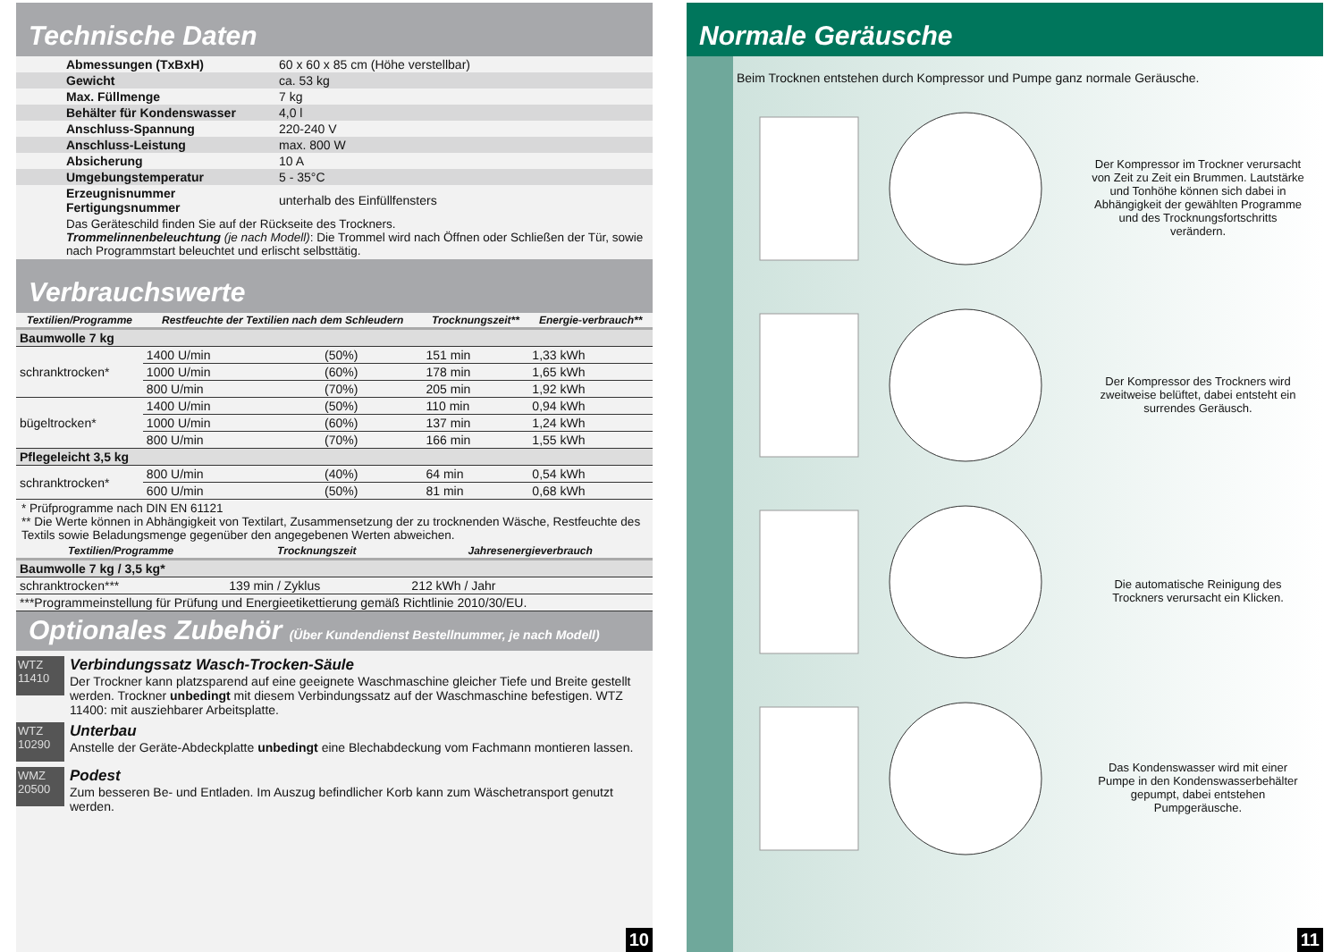Technische Daten
| Abmessungen (TxBxH) | 60 x 60 x 85 cm (Höhe verstellbar) |
| Gewicht | ca. 53 kg |
| Max. Füllmenge | 7 kg |
| Behälter für Kondenswasser | 4,0 l |
| Anschluss-Spannung | 220-240 V |
| Anschluss-Leistung | max. 800 W |
| Absicherung | 10 A |
| Umgebungstemperatur | 5 - 35°C |
| Erzeugnisnummer Fertigungsnummer | unterhalb des Einfüllfensters |
Das Geräteschild finden Sie auf der Rückseite des Trockners.
Trommelinnenbeleuchtung (je nach Modell): Die Trommel wird nach Öffnen oder Schließen der Tür, sowie nach Programmstart beleuchtet und erlischt selbsttätig.
Verbrauchswerte
| Textilien/Programme | Restfeuchte der Textilien nach dem Schleudern | | Trocknungszeit** | Energie-verbrauch** |
| --- | --- | --- | --- | --- |
| Baumwolle 7 kg | | | | |
| schranktrocken* | 1400 U/min | (50%) | 151 min | 1,33 kWh |
| | 1000 U/min | (60%) | 178 min | 1,65 kWh |
| | 800 U/min | (70%) | 205 min | 1,92 kWh |
| bügeltrocken* | 1400 U/min | (50%) | 110 min | 0,94 kWh |
| | 1000 U/min | (60%) | 137 min | 1,24 kWh |
| | 800 U/min | (70%) | 166 min | 1,55 kWh |
| Pflegeleicht 3,5 kg | | | | |
| schranktrocken* | 800 U/min | (40%) | 64 min | 0,54 kWh |
| | 600 U/min | (50%) | 81 min | 0,68 kWh |
* Prüfprogramme nach DIN EN 61121
** Die Werte können in Abhängigkeit von Textilart, Zusammensetzung der zu trocknenden Wäsche, Restfeuchte des Textils sowie Beladungsmenge gegenüber den angegebenen Werten abweichen.
| Textilien/Programme | Trocknungszeit | Jahresenergieverbrauch |
| --- | --- | --- |
| Baumwolle 7 kg / 3,5 kg* | | |
| schranktrocken*** | 139 min / Zyklus | 212 kWh / Jahr |
| ***Programmeinstellung für Prüfung und Energieetikettierung gemäß Richtlinie 2010/30/EU. | | |
Optionales Zubehör (Über Kundendienst Bestellnummer, je nach Modell)
WTZ 11410
Verbindungssatz Wasch-Trocken-Säule
Der Trockner kann platzsparend auf eine geeignete Waschmaschine gleicher Tiefe und Breite gestellt werden. Trockner unbedingt mit diesem Verbindungssatz auf der Waschmaschine befestigen. WTZ 11400: mit ausziehbarer Arbeitsplatte.
WTZ 10290
Unterbau
Anstelle der Geräte-Abdeckplatte unbedingt eine Blechabdeckung vom Fachmann montieren lassen.
WMZ 20500
Podest
Zum besseren Be- und Entladen. Im Auszug befindlicher Korb kann zum Wäschetransport genutzt werden.
10
Normale Geräusche
Beim Trocknen entstehen durch Kompressor und Pumpe ganz normale Geräusche.
Der Kompressor im Trockner verursacht von Zeit zu Zeit ein Brummen. Lautstärke und Tonhöhe können sich dabei in Abhängigkeit der gewählten Programme und des Trocknungsfortschritts verändern.
Der Kompressor des Trockners wird zweitweise belüftet, dabei entsteht ein surrendes Geräusch.
Die automatische Reinigung des Trockners verursacht ein Klicken.
Das Kondenswasser wird mit einer Pumpe in den Kondenswasserbehälter gepumpt, dabei entstehen Pumpgeräusche.
11